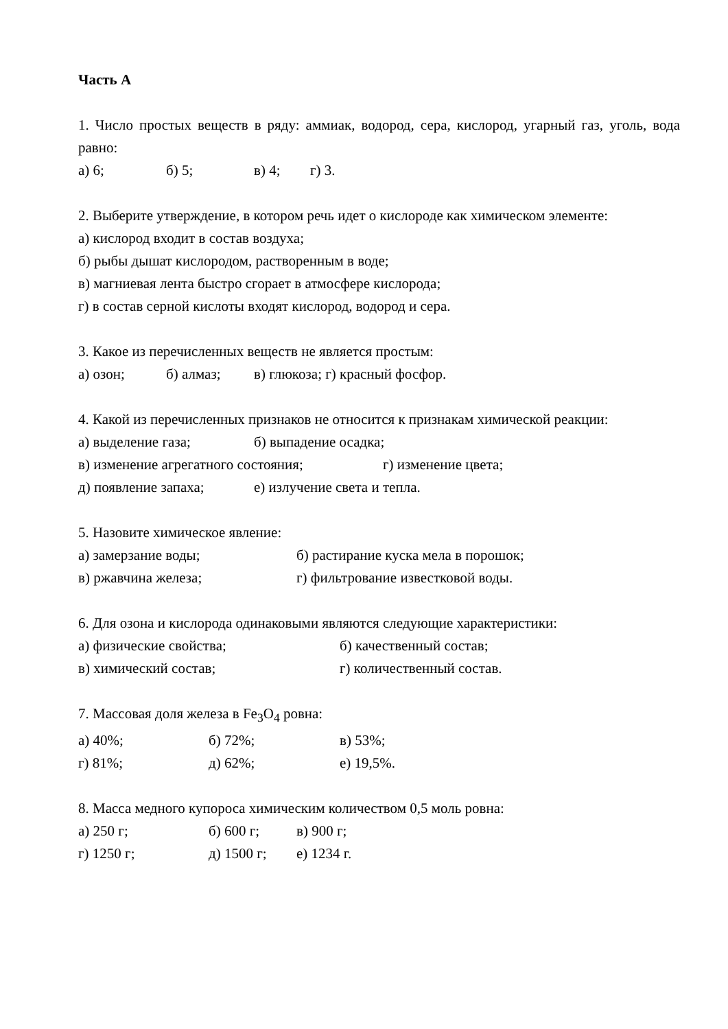Часть А
1. Число простых веществ в ряду: аммиак, водород, сера, кислород, угарный газ, уголь, вода равно:
а) 6; б) 5; в) 4; г) 3.
2. Выберите утверждение, в котором речь идет о кислороде как химическом элементе:
а) кислород входит в состав воздуха;
б) рыбы дышат кислородом, растворенным в воде;
в) магниевая лента быстро сгорает в атмосфере кислорода;
г) в состав серной кислоты входят кислород, водород и сера.
3. Какое из перечисленных веществ не является простым:
а) озон; б) алмаз; в) глюкоза; г) красный фосфор.
4. Какой из перечисленных признаков не относится к признакам химической реакции:
а) выделение газа; б) выпадение осадка;
в) изменение агрегатного состояния; г) изменение цвета;
д) появление запаха; е) излучение света и тепла.
5. Назовите химическое явление:
а) замерзание воды; б) растирание куска мела в порошок;
в) ржавчина железа; г) фильтрование известковой воды.
6. Для озона и кислорода одинаковыми являются следующие характеристики:
а) физические свойства; б) качественный состав;
в) химический состав; г) количественный состав.
7. Массовая доля железа в Fe<sub>3</sub>O<sub>4</sub> ровна:
а) 40%; б) 72%; в) 53%;
г) 81%; д) 62%; е) 19,5%.
8. Масса медного купороса химическим количеством 0,5 моль ровна:
а) 250 г; б) 600 г; в) 900 г;
г) 1250 г; д) 1500 г; е) 1234 г.